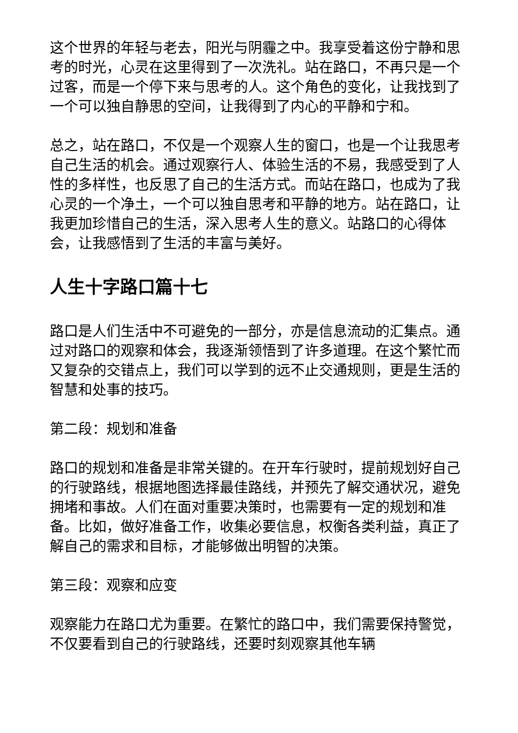这个世界的年轻与老去，阳光与阴霾之中。我享受着这份宁静和思考的时光，心灵在这里得到了一次洗礼。站在路口，不再只是一个过客，而是一个停下来与思考的人。这个角色的变化，让我找到了一个可以独自静思的空间，让我得到了内心的平静和宁和。
总之，站在路口，不仅是一个观察人生的窗口，也是一个让我思考自己生活的机会。通过观察行人、体验生活的不易，我感受到了人性的多样性，也反思了自己的生活方式。而站在路口，也成为了我心灵的一个净土，一个可以独自思考和平静的地方。站在路口，让我更加珍惜自己的生活，深入思考人生的意义。站路口的心得体会，让我感悟到了生活的丰富与美好。
人生十字路口篇十七
路口是人们生活中不可避免的一部分，亦是信息流动的汇集点。通过对路口的观察和体会，我逐渐领悟到了许多道理。在这个繁忙而又复杂的交错点上，我们可以学到的远不止交通规则，更是生活的智慧和处事的技巧。
第二段：规划和准备
路口的规划和准备是非常关键的。在开车行驶时，提前规划好自己的行驶路线，根据地图选择最佳路线，并预先了解交通状况，避免拥堵和事故。人们在面对重要决策时，也需要有一定的规划和准备。比如，做好准备工作，收集必要信息，权衡各类利益，真正了解自己的需求和目标，才能够做出明智的决策。
第三段：观察和应变
观察能力在路口尤为重要。在繁忙的路口中，我们需要保持警觉，不仅要看到自己的行驶路线，还要时刻观察其他车辆